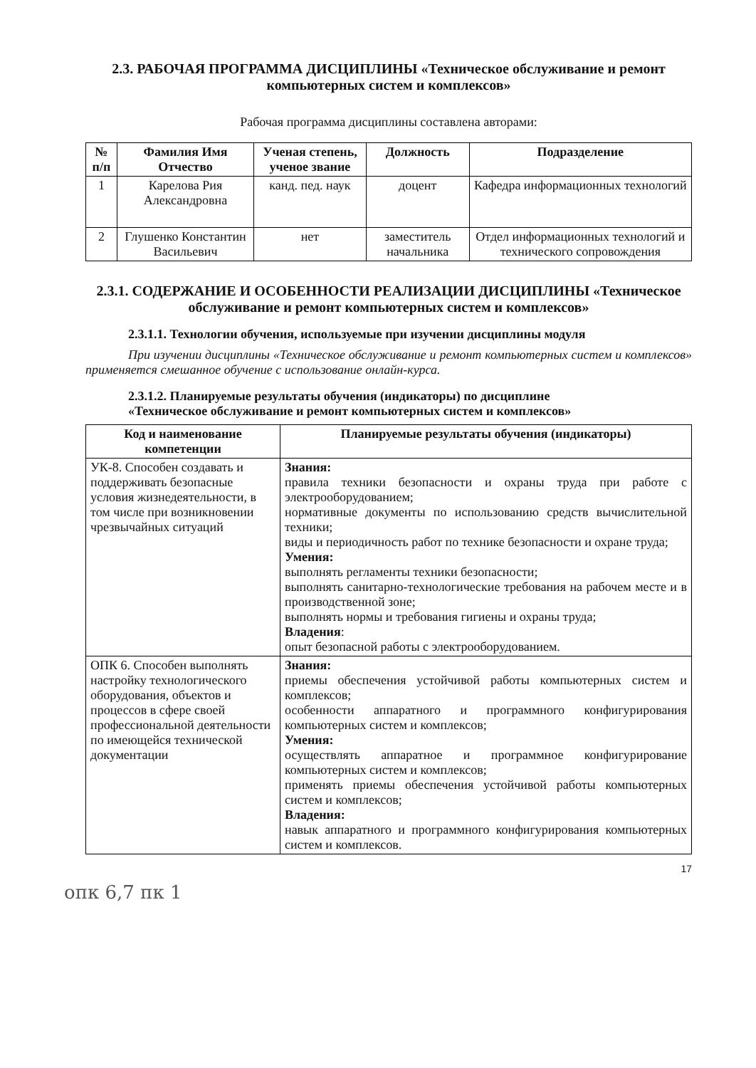2.3. РАБОЧАЯ ПРОГРАММА ДИСЦИПЛИНЫ «Техническое обслуживание и ремонт компьютерных систем и комплексов»
Рабочая программа дисциплины составлена авторами:
| № п/п | Фамилия Имя Отчество | Ученая степень, ученое звание | Должность | Подразделение |
| --- | --- | --- | --- | --- |
| 1 | Карелова Рия Александровна | канд. пед. наук | доцент | Кафедра информационных технологий |
| 2 | Глушенко Константин Васильевич | нет | заместитель начальника | Отдел информационных технологий и технического сопровождения |
2.3.1. СОДЕРЖАНИЕ И ОСОБЕННОСТИ РЕАЛИЗАЦИИ ДИСЦИПЛИНЫ «Техническое обслуживание и ремонт компьютерных систем и комплексов»
2.3.1.1. Технологии обучения, используемые при изучении дисциплины модуля
При изучении дисциплины «Техническое обслуживание и ремонт компьютерных систем и комплексов» применяется смешанное обучение с использование онлайн-курса.
2.3.1.2. Планируемые результаты обучения (индикаторы) по дисциплине
«Техническое обслуживание и ремонт компьютерных систем и комплексов»
| Код и наименование компетенции | Планируемые результаты обучения (индикаторы) |
| --- | --- |
| УК-8. Способен создавать и поддерживать безопасные условия жизнедеятельности, в том числе при возникновении чрезвычайных ситуаций | Знания: правила техники безопасности и охраны труда при работе с электрооборудованием; нормативные документы по использованию средств вычислительной техники; виды и периодичность работ по технике безопасности и охране труда; Умения: выполнять регламенты техники безопасности; выполнять санитарно-технологические требования на рабочем месте и в производственной зоне; выполнять нормы и требования гигиены и охраны труда; Владения : опыт безопасной работы с электрооборудованием. |
| ОПК 6. Способен выполнять настройку технологического оборудования, объектов и процессов в сфере своей профессиональной деятельности по имеющейся технической документации | Знания: приемы обеспечения устойчивой работы компьютерных систем и комплексов; особенности аппаратного и программного конфигурирования компьютерных систем и комплексов; Умения: осуществлять аппаратное и программное конфигурирование компьютерных систем и комплексов; применять приемы обеспечения устойчивой работы компьютерных систем и комплексов; Владения: навык аппаратного и программного конфигурирования компьютерных систем и комплексов. |
17
опк 6,7 пк 1